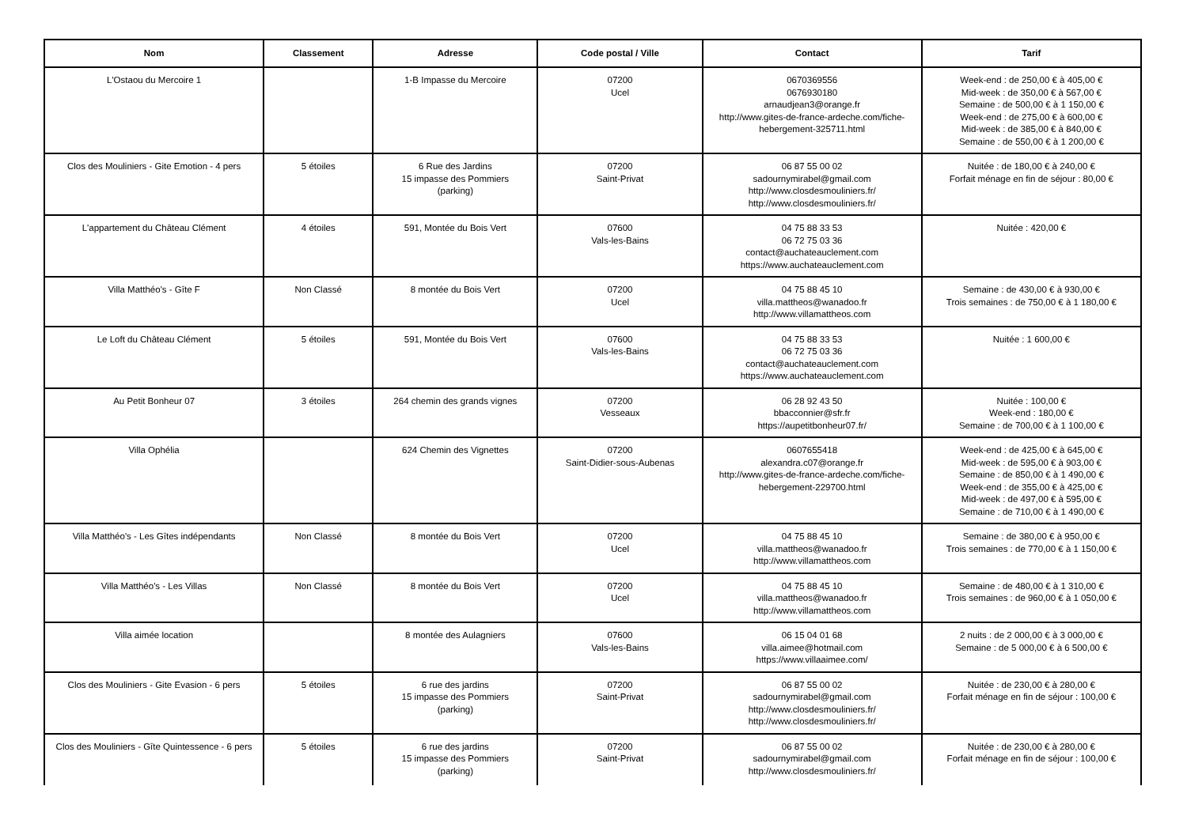| Nom | Classement | Adresse | Code postal / Ville | Contact | Tarif |
| --- | --- | --- | --- | --- | --- |
| L'Ostaou du Mercoire 1 | | 1-B Impasse du Mercoire | 07200 Ucel | 0670369556 0676930180 arnaudjean3@orange.fr http://www.gites-de-france-ardeche.com/fiche-hebergement-325711.html | Week-end : de 250,00 € à 405,00 € Mid-week : de 350,00 € à 567,00 € Semaine : de 500,00 € à 1 150,00 € Week-end : de 275,00 € à 600,00 € Mid-week : de 385,00 € à 840,00 € Semaine : de 550,00 € à 1 200,00 € |
| Clos des Mouliniers - Gite Emotion - 4 pers | 5 étoiles | 6 Rue des Jardins 15 impasse des Pommiers (parking) | 07200 Saint-Privat | 06 87 55 00 02 sadournymirabel@gmail.com http://www.closdesmouliniers.fr/ http://www.closdesmouliniers.fr/ | Nuitée : de 180,00 € à 240,00 € Forfait ménage en fin de séjour : 80,00 € |
| L'appartement du Château Clément | 4 étoiles | 591, Montée du Bois Vert | 07600 Vals-les-Bains | 04 75 88 33 53 06 72 75 03 36 contact@auchateauclement.com https://www.auchateauclement.com | Nuitée : 420,00 € |
| Villa Matthéo's - Gîte F | Non Classé | 8 montée du Bois Vert | 07200 Ucel | 04 75 88 45 10 villa.mattheos@wanadoo.fr http://www.villamattheos.com | Semaine : de 430,00 € à 930,00 € Trois semaines : de 750,00 € à 1 180,00 € |
| Le Loft du Château Clément | 5 étoiles | 591, Montée du Bois Vert | 07600 Vals-les-Bains | 04 75 88 33 53 06 72 75 03 36 contact@auchateauclement.com https://www.auchateauclement.com | Nuitée : 1 600,00 € |
| Au Petit Bonheur 07 | 3 étoiles | 264 chemin des grands vignes | 07200 Vesseaux | 06 28 92 43 50 bbacconnier@sfr.fr https://aupetitbonheur07.fr/ | Nuitée : 100,00 € Week-end : 180,00 € Semaine : de 700,00 € à 1 100,00 € |
| Villa Ophélia | | 624 Chemin des Vignettes | 07200 Saint-Didier-sous-Aubenas | 0607655418 alexandra.c07@orange.fr http://www.gites-de-france-ardeche.com/fiche-hebergement-229700.html | Week-end : de 425,00 € à 645,00 € Mid-week : de 595,00 € à 903,00 € Semaine : de 850,00 € à 1 490,00 € Week-end : de 355,00 € à 425,00 € Mid-week : de 497,00 € à 595,00 € Semaine : de 710,00 € à 1 490,00 € |
| Villa Matthéo's - Les Gîtes indépendants | Non Classé | 8 montée du Bois Vert | 07200 Ucel | 04 75 88 45 10 villa.mattheos@wanadoo.fr http://www.villamattheos.com | Semaine : de 380,00 € à 950,00 € Trois semaines : de 770,00 € à 1 150,00 € |
| Villa Matthéo's - Les Villas | Non Classé | 8 montée du Bois Vert | 07200 Ucel | 04 75 88 45 10 villa.mattheos@wanadoo.fr http://www.villamattheos.com | Semaine : de 480,00 € à 1 310,00 € Trois semaines : de 960,00 € à 1 050,00 € |
| Villa aimée location | | 8 montée des Aulagniers | 07600 Vals-les-Bains | 06 15 04 01 68 villa.aimee@hotmail.com https://www.villaaimee.com/ | 2 nuits : de 2 000,00 € à 3 000,00 € Semaine : de 5 000,00 € à 6 500,00 € |
| Clos des Mouliniers - Gite Evasion - 6 pers | 5 étoiles | 6 rue des jardins 15 impasse des Pommiers (parking) | 07200 Saint-Privat | 06 87 55 00 02 sadournymirabel@gmail.com http://www.closdesmouliniers.fr/ http://www.closdesmouliniers.fr/ | Nuitée : de 230,00 € à 280,00 € Forfait ménage en fin de séjour : 100,00 € |
| Clos des Mouliniers - Gîte Quintessence - 6 pers | 5 étoiles | 6 rue des jardins 15 impasse des Pommiers (parking) | 07200 Saint-Privat | 06 87 55 00 02 sadournymirabel@gmail.com http://www.closdesmouliniers.fr/ | Nuitée : de 230,00 € à 280,00 € Forfait ménage en fin de séjour : 100,00 € |